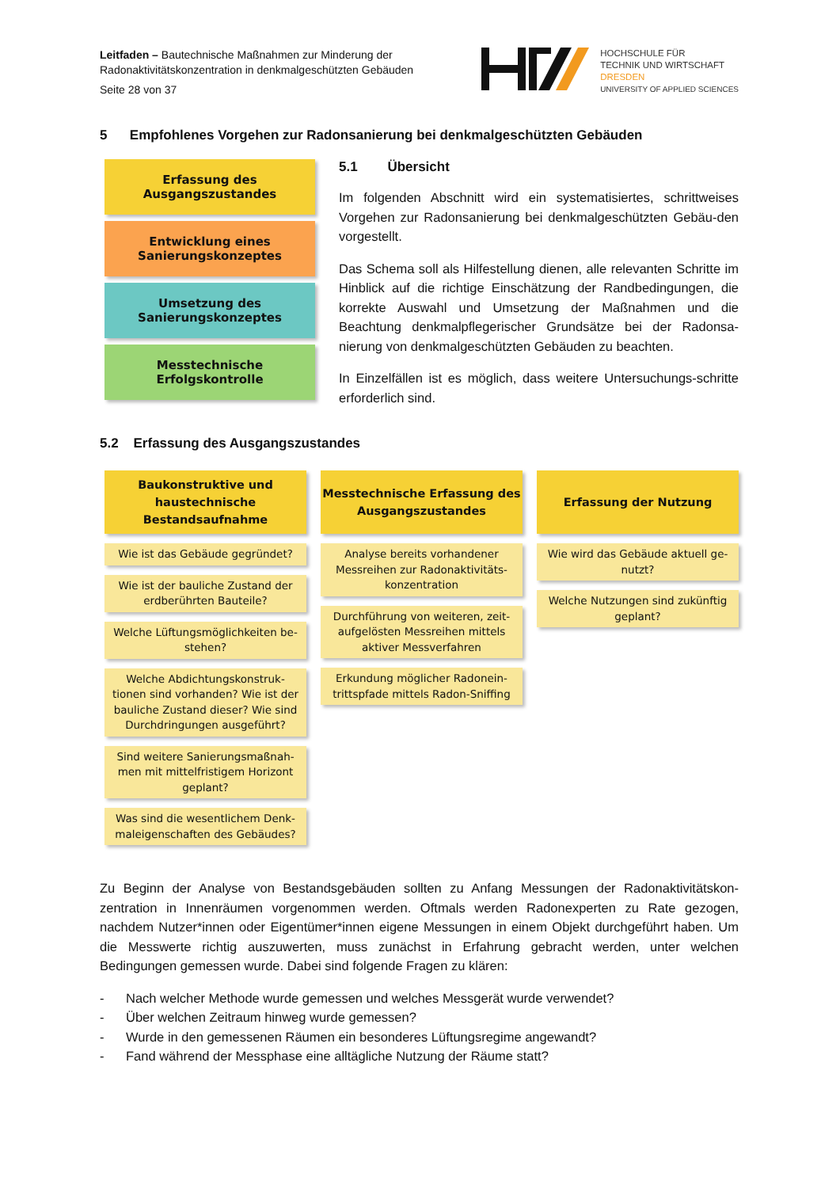Leitfaden – Bautechnische Maßnahmen zur Minderung der
Radonaktivitätskonzentration in denkmalgeschützten Gebäuden
Seite 28 von 37
HOCHSCHULE FÜR
TECHNIK UND WIRTSCHAFT
DRESDEN
UNIVERSITY OF APPLIED SCIENCES
5 Empfohlenes Vorgehen zur Radonsanierung bei denkmalgeschützten Gebäuden
Erfassung des
Ausgangszustandes
Entwicklung eines
Sanierungskonzeptes
Umsetzung des
Sanierungskonzeptes
Messtechnische Erfolgskontrolle
5.1 Übersicht
Im folgenden Abschnitt wird ein systematisiertes, schrittweises Vorgehen zur Radonsanierung bei denkmalgeschützten Gebäu-den vorgestellt.
Das Schema soll als Hilfestellung dienen, alle relevanten Schritte im Hinblick auf die richtige Einschätzung der Randbedingungen, die korrekte Auswahl und Umsetzung der Maßnahmen und die Beachtung denkmalpflegerischer Grundsätze bei der Radonsa-nierung von denkmalgeschützten Gebäuden zu beachten.
In Einzelfällen ist es möglich, dass weitere Untersuchungs-schritte erforderlich sind.
5.2 Erfassung des Ausgangszustandes
Baukonstruktive und
haustechnische
Bestandsaufnahme
Wie ist das Gebäude gegründet?
Wie ist der bauliche Zustand der erdberührten Bauteile?
Welche Lüftungsmöglichkeiten be-stehen?
Welche Abdichtungskonstruk-tionen sind vorhanden? Wie ist der bauliche Zustand dieser? Wie sind Durchdringungen ausgeführt?
Sind weitere Sanierungsmaßnah-men mit mittelfristigem Horizont geplant?
Was sind die wesentlichem Denk-maleigenschaften des Gebäudes?
Messtechnische Erfassung des
Ausgangszustandes
Analyse bereits vorhandener Messreihen zur Radonaktivitäts-konzentration
Durchführung von weiteren, zeit-aufgelösten Messreihen mittels aktiver Messverfahren
Erkundung möglicher Radonein-trittspfade mittels Radon-Sniffing
Erfassung der Nutzung
Wie wird das Gebäude aktuell ge-nutzt?
Welche Nutzungen sind zukünftig geplant?
Zu Beginn der Analyse von Bestandsgebäuden sollten zu Anfang Messungen der Radonaktivitätskon-zentration in Innenräumen vorgenommen werden. Oftmals werden Radonexperten zu Rate gezogen, nachdem Nutzer*innen oder Eigentümer*innen eigene Messungen in einem Objekt durchgeführt haben. Um die Messwerte richtig auszuwerten, muss zunächst in Erfahrung gebracht werden, unter welchen Bedingungen gemessen wurde. Dabei sind folgende Fragen zu klären:
- Nach welcher Methode wurde gemessen und welches Messgerät wurde verwendet?
- Über welchen Zeitraum hinweg wurde gemessen?
- Wurde in den gemessenen Räumen ein besonderes Lüftungsregime angewandt?
- Fand während der Messphase eine alltägliche Nutzung der Räume statt?